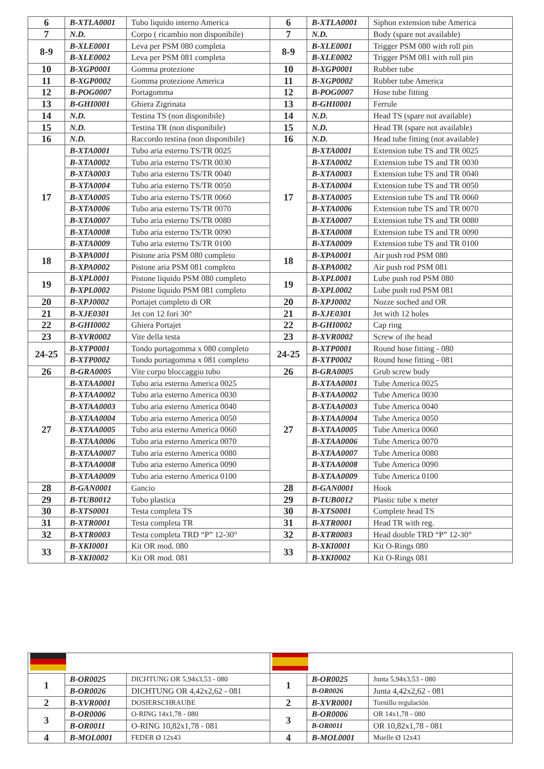| 6 | B-XTLA0001 | Tubo liquido interno America | 6 | B-XTLA0001 | Siphon extension tube America |
| 7 | N.D. | Corpo ( ricambio non disponibile) | 7 | N.D. | Body (spare not available) |
| 8-9 | B-XLE0001 | Leva per PSM 080 completa | 8-9 | B-XLE0001 | Trigger PSM 080 with roll pin |
| | B-XLE0002 | Leva per PSM 081 completa | | B-XLE0002 | Trigger PSM 081 with roll pin |
| 10 | B-XGP0001 | Gomma protezione | 10 | B-XGP0001 | Rubber tube |
| 11 | B-XGP0002 | Gomma protezione America | 11 | B-XGP0002 | Rubber tube America |
| 12 | B-POG0007 | Portagomma | 12 | B-POG0007 | Hose tube fitting |
| 13 | B-GHI0001 | Ghiera Zigrinata | 13 | B-GHI0001 | Ferrule |
| 14 | N.D. | Testina TS (non disponibile) | 14 | N.D. | Head TS (spare not available) |
| 15 | N.D. | Testina TR (non disponibile) | 15 | N.D. | Head TR (spare not available) |
| 16 | N.D. | Raccordo testina (non disponibile) | 16 | N.D. | Head tube fitting (not available) |
| 17 | B-XTA0001 | Tubo aria esterno TS/TR 0025 | 17 | B-XTA0001 | Extension tube TS and TR 0025 |
| | B-XTA0002 | Tubo aria esterno TS/TR 0030 | | B-XTA0002 | Extension tube TS and TR 0030 |
| | B-XTA0003 | Tubo aria esterno TS/TR 0040 | | B-XTA0003 | Extension tube TS and TR 0040 |
| | B-XTA0004 | Tubo aria esterno TS/TR 0050 | | B-XTA0004 | Extension tube TS and TR 0050 |
| | B-XTA0005 | Tubo aria esterno TS/TR 0060 | | B-XTA0005 | Extension tube TS and TR 0060 |
| | B-XTA0006 | Tubo aria esterno TS/TR 0070 | | B-XTA0006 | Extension tube TS and TR 0070 |
| | B-XTA0007 | Tubo aria esterno TS/TR 0080 | | B-XTA0007 | Extension tube TS and TR 0080 |
| | B-XTA0008 | Tubo aria esterno TS/TR 0090 | | B-XTA0008 | Extension tube TS and TR 0090 |
| | B-XTA0009 | Tubo aria esterno TS/TR 0100 | | B-XTA0009 | Extension tube TS and TR 0100 |
| 18 | B-XPA0001 | Pistone aria PSM 080 completo | 18 | B-XPA0001 | Air push rod PSM 080 |
| | B-XPA0002 | Pistone aria PSM 081 completo | | B-XPA0002 | Air push rod PSM 081 |
| 19 | B-XPL0001 | Pistone liquido PSM 080 completo | 19 | B-XPL0001 | Lube push rod PSM 080 |
| | B-XPL0002 | Pistone liquido PSM 081 completo | | B-XPL0002 | Lube push rod PSM 081 |
| 20 | B-XPJ0002 | Portajet completo di OR | 20 | B-XPJ0002 | Nozze soched and OR |
| 21 | B-XJE0301 | Jet con 12 fori 30° | 21 | B-XJE0301 | Jet with 12 holes |
| 22 | B-GHI0002 | Ghiera Portajet | 22 | B-GHI0002 | Cap ring |
| 23 | B-XVR0002 | Vite della testa | 23 | B-XVR0002 | Screw of the head |
| 24-25 | B-XTP0001 | Tondo portagomma x 080 completo | 24-25 | B-XTP0001 | Round hose fitting - 080 |
| | B-XTP0002 | Tondo portagomma x 081 completo | | B-XTP0002 | Round hose fitting - 081 |
| 26 | B-GRA0005 | Vite corpo bloccaggio tubo | 26 | B-GRA0005 | Grub screw body |
| 27 | B-XTAA0001 | Tubo aria esterno America 0025 | 27 | B-XTAA0001 | Tube America 0025 |
| | B-XTAA0002 | Tubo aria esterno America 0030 | | B-XTAA0002 | Tube America 0030 |
| | B-XTAA0003 | Tubo aria esterno America 0040 | | B-XTAA0003 | Tube America 0040 |
| | B-XTAA0004 | Tubo aria esterno America 0050 | | B-XTAA0004 | Tube America 0050 |
| | B-XTAA0005 | Tubo aria esterno America 0060 | | B-XTAA0005 | Tube America 0060 |
| | B-XTAA0006 | Tubo aria esterno America 0070 | | B-XTAA0006 | Tube America 0070 |
| | B-XTAA0007 | Tubo aria esterno America 0080 | | B-XTAA0007 | Tube America 0080 |
| | B-XTAA0008 | Tubo aria esterno America 0090 | | B-XTAA0008 | Tube America 0090 |
| | B-XTAA0009 | Tubo aria esterno America 0100 | | B-XTAA0009 | Tube America 0100 |
| 28 | B-GAN0001 | Gancio | 28 | B-GAN0001 | Hook |
| 29 | B-TUB0012 | Tubo plastica | 29 | B-TUB0012 | Plastic tube x meter |
| 30 | B-XTS0001 | Testa completa TS | 30 | B-XTS0001 | Complete head TS |
| 31 | B-XTR0001 | Testa completa TR | 31 | B-XTR0001 | Head TR with reg. |
| 32 | B-XTR0003 | Testa completa TRD “P” 12-30° | 32 | B-XTR0003 | Head double TRD “P” 12-30° |
| 33 | B-XKI0001 | Kit OR mod. 080 | 33 | B-XKI0001 | Kit O-Rings 080 |
| | B-XKI0002 | Kit OR mod. 081 | | B-XKI0002 | Kit O-Rings 081 |
| 1 | B-OR0025 | DICHTUNG OR 5,94x3,53 - 080 | 1 | B-OR0025 | Junta 5,94x3,53 - 080 |
| | B-OR0026 | DICHTUNG OR 4,42x2,62 - 081 | | B-OR0026 | Junta 4,42x2,62 - 081 |
| 2 | B-XVR0001 | DOSIERSCHRAUBE | 2 | B-XVR0001 | Tornillo regulación |
| 3 | B-OR0006 | O-RING 14x1,78 - 080 | 3 | B-OR0006 | OR 14x1,78 - 080 |
| | B-OR0011 | O-RING 10,82x1,78 - 081 | | B-OR0011 | OR 10,82x1,78 - 081 |
| 4 | B-MOL0001 | FEDER Ø 12x43 | 4 | B-MOL0001 | Muelle Ø 12x43 |